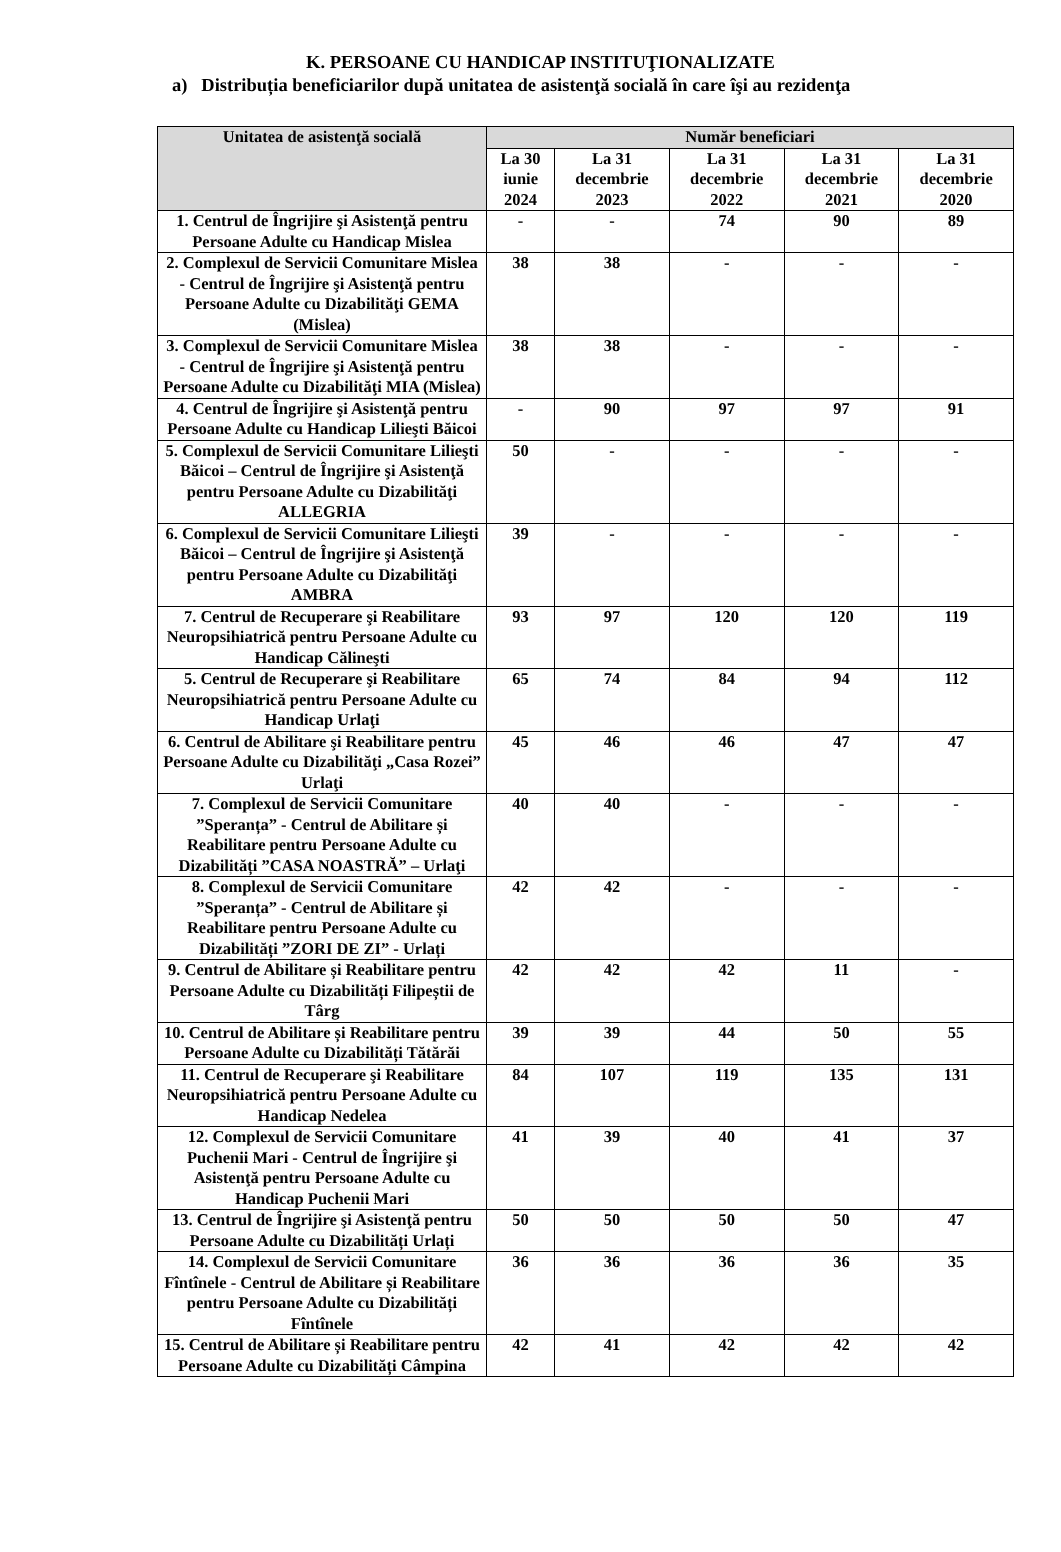K. PERSOANE CU HANDICAP INSTITUŢIONALIZATE
a) Distribuția beneficiarilor după unitatea de asistenţă socială în care îşi au rezidenţa
| Unitatea de asistenţă socială | Număr beneficiari | | | | |
| --- | --- | --- | --- | --- | --- |
| | La 30 iunie 2024 | La 31 decembrie 2023 | La 31 decembrie 2022 | La 31 decembrie 2021 | La 31 decembrie 2020 |
| 1. Centrul de Îngrijire şi Asistenţă pentru Persoane Adulte cu Handicap Mislea | - | - | 74 | 90 | 89 |
| 2. Complexul de Servicii Comunitare Mislea - Centrul de Îngrijire şi Asistenţă pentru Persoane Adulte cu Dizabilităţi GEMA (Mislea) | 38 | 38 | - | - | - |
| 3. Complexul de Servicii Comunitare Mislea - Centrul de Îngrijire şi Asistenţă pentru Persoane Adulte cu Dizabilităţi MIA (Mislea) | 38 | 38 | - | - | - |
| 4. Centrul de Îngrijire şi Asistenţă pentru Persoane Adulte cu Handicap Lilieşti Băicoi | - | 90 | 97 | 97 | 91 |
| 5. Complexul de Servicii Comunitare Lilieşti Băicoi – Centrul de Îngrijire şi Asistenţă pentru Persoane Adulte cu Dizabilităţi ALLEGRIA | 50 | - | - | - | - |
| 6. Complexul de Servicii Comunitare Lilieşti Băicoi – Centrul de Îngrijire şi Asistenţă pentru Persoane Adulte cu Dizabilităţi AMBRA | 39 | - | - | - | - |
| 7. Centrul de Recuperare şi Reabilitare Neuropsihiatrică pentru Persoane Adulte cu Handicap Călineşti | 93 | 97 | 120 | 120 | 119 |
| 5. Centrul de Recuperare şi Reabilitare Neuropsihiatrică pentru Persoane Adulte cu Handicap Urlaţi | 65 | 74 | 84 | 94 | 112 |
| 6. Centrul de Abilitare şi Reabilitare pentru Persoane Adulte cu Dizabilităţi „Casa Rozei” Urlaţi | 45 | 46 | 46 | 47 | 47 |
| 7. Complexul de Servicii Comunitare ”Speranța” - Centrul de Abilitare și Reabilitare pentru Persoane Adulte cu Dizabilități ”CASA NOASTRĂ” – Urlaţi | 40 | 40 | - | - | - |
| 8. Complexul de Servicii Comunitare ”Speranța” - Centrul de Abilitare și Reabilitare pentru Persoane Adulte cu Dizabilități ”ZORI DE ZI” - Urlați | 42 | 42 | - | - | - |
| 9. Centrul de Abilitare și Reabilitare pentru Persoane Adulte cu Dizabilități Filipeștii de Târg | 42 | 42 | 42 | 11 | - |
| 10. Centrul de Abilitare și Reabilitare pentru Persoane Adulte cu Dizabilități Tătărăi | 39 | 39 | 44 | 50 | 55 |
| 11. Centrul de Recuperare şi Reabilitare Neuropsihiatrică pentru Persoane Adulte cu Handicap Nedelea | 84 | 107 | 119 | 135 | 131 |
| 12. Complexul de Servicii Comunitare Puchenii Mari - Centrul de Îngrijire şi Asistenţă pentru Persoane Adulte cu Handicap Puchenii Mari | 41 | 39 | 40 | 41 | 37 |
| 13. Centrul de Îngrijire şi Asistenţă pentru Persoane Adulte cu Dizabilități Urlați | 50 | 50 | 50 | 50 | 47 |
| 14. Complexul de Servicii Comunitare Fîntînele - Centrul de Abilitare și Reabilitare pentru Persoane Adulte cu Dizabilități Fîntînele | 36 | 36 | 36 | 36 | 35 |
| 15. Centrul de Abilitare și Reabilitare pentru Persoane Adulte cu Dizabilități Câmpina | 42 | 41 | 42 | 42 | 42 |